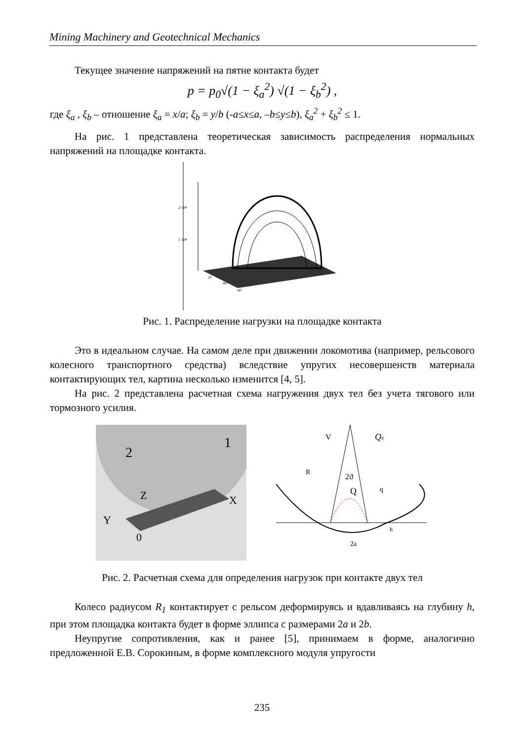Mining Machinery and Geotechnical Mechanics
Текущее значение напряжений на пятне контакта будет
p = p<sub>0</sub>√(1 − ξ<sub>a</sub><sup>2</sup>) √(1 − ξ<sub>b</sub><sup>2</sup>) ,
где ξ<sub>a</sub> , ξ<sub>b</sub> – отношение ξ<sub>a</sub> = x/a; ξ<sub>b</sub> = y/b (-a≤x≤a, –b≤y≤b), ξ<sub>a</sub><sup>2</sup> + ξ<sub>b</sub><sup>2</sup> ≤ 1.
На рис. 1 представлена теоретическая зависимость распределения нормальных напряжений на площадке контакта.
2·10⁸
1·10⁸
20
40
60
Рис. 1. Распределение нагрузки на площадке контакта
Это в идеальном случае. На самом деле при движении локомотива (например, рельсового колесного транспортного средства) вследствие упругих несовершенств материала контактирующих тел, картина несколько изменится [4, 5].
На рис. 2 представлена расчетная схема нагружения двух тел без учета тягового или тормозного усилия.
2
1
Z
X
Y
0
V
Qx
R
2ϑ
Q
q
h
2a
Рис. 2. Расчетная схема для определения нагрузок при контакте двух тел
Колесо радиусом R<sub>1</sub> контактирует с рельсом деформируясь и вдавливаясь на глубину h, при этом площадка контакта будет в форме эллипса с размерами 2a и 2b.
Неупругие сопротивления, как и ранее [5], принимаем в форме, аналогично предложенной Е.В. Сорокиным, в форме комплексного модуля упругости
235